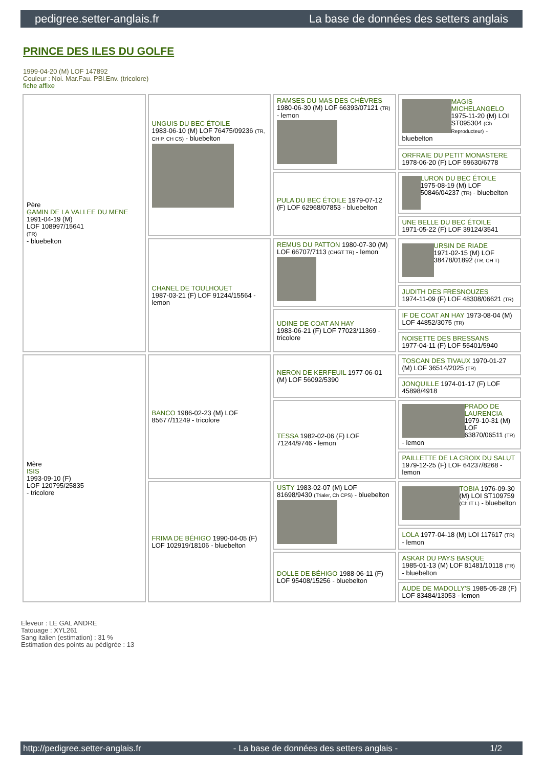pedigree.setter-anglais.fr La base de données des setters anglais
PRINCE DES ILES DU GOLFE
1999-04-20 (M) LOF 147892
Couleur : Noi. Mar.Fau. PBl.Env. (tricolore)
fiche affixe
| Père GAMIN DE LA VALLEE DU MENE 1991-04-19 (M) LOF 108997/15641 (TR) - bluebelton | UNGUIS DU BEC ÉTOILE 1983-06-10 (M) LOF 76475/09236 (TR, CH P, CH CS) - bluebelton | RAMSES DU MAS DES CHÈVRES 1980-06-30 (M) LOF 66393/07121 (TR) - lemon | MAGIS MICHELANGELO 1975-11-20 (M) LOI ST095304 (Ch Reproducteur) - bluebelton |
| | | | ORFRAIE DU PETIT MONASTERE 1978-06-20 (F) LOF 59630/6778 |
| | | PULA DU BEC ÉTOILE 1979-07-12 (F) LOF 62968/07853 - bluebelton | LURON DU BEC ÉTOILE 1975-08-19 (M) LOF 50846/04237 (TR) - bluebelton |
| | | | UNE BELLE DU BEC ÉTOILE 1971-05-22 (F) LOF 39124/3541 |
| | CHANEL DE TOULHOUET 1987-03-21 (F) LOF 91244/15564 - lemon | REMUS DU PATTON 1980-07-30 (M) LOF 66707/7113 (CHGT TR) - lemon | URSIN DE RIADE 1971-02-15 (M) LOF 38478/01892 (TR, CH T) |
| | | | JUDITH DES FRESNOUZES 1974-11-09 (F) LOF 48308/06621 (TR) |
| | | UDINE DE COAT AN HAY 1983-06-21 (F) LOF 77023/11369 - tricolore | IF DE COAT AN HAY 1973-08-04 (M) LOF 44852/3075 (TR) |
| | | | NOISETTE DES BRESSANS 1977-04-11 (F) LOF 55401/5940 |
| Mère ISIS 1993-09-10 (F) LOF 120795/25835 - tricolore | BANCO 1986-02-23 (M) LOF 85677/11249 - tricolore | NERON DE KERFEUIL 1977-06-01 (M) LOF 56092/5390 | TOSCAN DES TIVAUX 1970-01-27 (M) LOF 36514/2025 (TR) |
| | | | JONQUILLE 1974-01-17 (F) LOF 45898/4918 |
| | | TESSA 1982-02-06 (F) LOF 71244/9746 - lemon | PRADO DE LAURENCIA 1979-10-31 (M) LOF 63870/06511 (TR) - lemon |
| | | | PAILLETTE DE LA CROIX DU SALUT 1979-12-25 (F) LOF 64237/8268 - lemon |
| | FRIMA DE BÉHIGO 1990-04-05 (F) LOF 102919/18106 - bluebelton | USTY 1983-02-07 (M) LOF 81698/9430 (Trialer, Ch CPS) - bluebelton | TOBIA 1976-09-30 (M) LOI ST109759 (Ch IT L) - bluebelton |
| | | | LOLA 1977-04-18 (M) LOI 117617 (TR) - lemon |
| | | DOLLE DE BÉHIGO 1988-06-11 (F) LOF 95408/15256 - bluebelton | ASKAR DU PAYS BASQUE 1985-01-13 (M) LOF 81481/10118 (TR) - bluebelton |
| | | | AUDE DE MADOLLY'S 1985-05-28 (F) LOF 83484/13053 - lemon |
Eleveur : LE GAL ANDRE
Tatouage : XYL261
Sang italien (estimation) : 31 %
Estimation des points au pédigrée : 13
http://pedigree.setter-anglais.fr - La base de données des setters anglais - 1/2